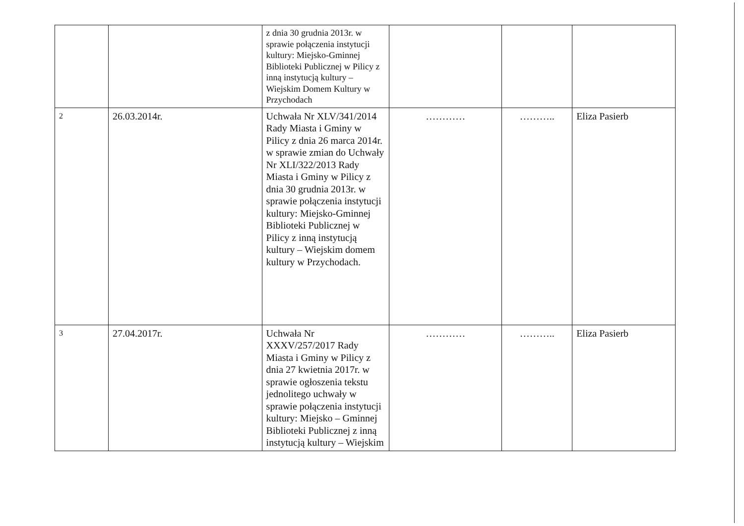| | | z dnia 30 grudnia 2013r. w sprawie połączenia instytucji kultury: Miejsko-Gminnej Biblioteki Publicznej w Pilicy z inną instytucją kultury – Wiejskim Domem Kultury w Przychodach | | | |
| 2 | 26.03.2014r. | Uchwała Nr XLV/341/2014 Rady Miasta i Gminy w Pilicy z dnia 26 marca 2014r. w sprawie zmian do Uchwały Nr XLI/322/2013 Rady Miasta i Gminy w Pilicy z dnia 30 grudnia 2013r. w sprawie połączenia instytucji kultury: Miejsko-Gminnej Biblioteki Publicznej w Pilicy z inną instytucją kultury – Wiejskim domem kultury w Przychodach. | ………… | ……….. | Eliza Pasierb |
| 3 | 27.04.2017r. | Uchwała Nr XXXV/257/2017 Rady Miasta i Gminy w Pilicy z dnia 27 kwietnia 2017r. w sprawie ogłoszenia tekstu jednolitego uchwały w sprawie połączenia instytucji kultury: Miejsko – Gminnej Biblioteki Publicznej z inną instytucją kultury – Wiejskim | ………… | ……….. | Eliza Pasierb |